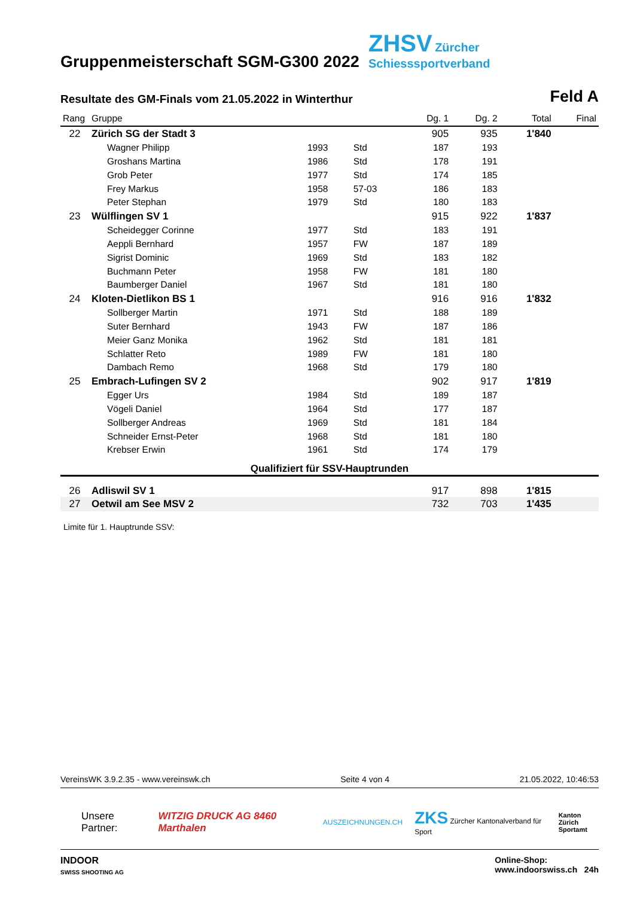Gruppenmeisterschaft SGM-G300 2022
ZHSV Zürcher
Schiesssportverband
Resultate des GM-Finals vom 21.05.2022 in Winterthur
Feld A
| Rang | Gruppe | | | Dg. 1 | Dg. 2 | Total | Final |
| --- | --- | --- | --- | --- | --- | --- | --- |
| 22 | Zürich SG der Stadt 3 | | | 905 | 935 | 1'840 | |
| | Wagner Philipp | 1993 | Std | 187 | 193 | | |
| | Groshans Martina | 1986 | Std | 178 | 191 | | |
| | Grob Peter | 1977 | Std | 174 | 185 | | |
| | Frey Markus | 1958 | 57-03 | 186 | 183 | | |
| | Peter Stephan | 1979 | Std | 180 | 183 | | |
| 23 | Wülflingen SV 1 | | | 915 | 922 | 1'837 | |
| | Scheidegger Corinne | 1977 | Std | 183 | 191 | | |
| | Aeppli Bernhard | 1957 | FW | 187 | 189 | | |
| | Sigrist Dominic | 1969 | Std | 183 | 182 | | |
| | Buchmann Peter | 1958 | FW | 181 | 180 | | |
| | Baumberger Daniel | 1967 | Std | 181 | 180 | | |
| 24 | Kloten-Dietlikon BS 1 | | | 916 | 916 | 1'832 | |
| | Sollberger Martin | 1971 | Std | 188 | 189 | | |
| | Suter Bernhard | 1943 | FW | 187 | 186 | | |
| | Meier Ganz Monika | 1962 | Std | 181 | 181 | | |
| | Schlatter Reto | 1989 | FW | 181 | 180 | | |
| | Dambach Remo | 1968 | Std | 179 | 180 | | |
| 25 | Embrach-Lufingen SV 2 | | | 902 | 917 | 1'819 | |
| | Egger Urs | 1984 | Std | 189 | 187 | | |
| | Vögeli Daniel | 1964 | Std | 177 | 187 | | |
| | Sollberger Andreas | 1969 | Std | 181 | 184 | | |
| | Schneider Ernst-Peter | 1968 | Std | 181 | 180 | | |
| | Krebser Erwin | 1961 | Std | 174 | 179 | | |
| Qualifiziert für SSV-Hauptrunden | | | | | | | |
| 26 | Adliswil SV 1 | | | 917 | 898 | 1'815 | |
| 27 | Oetwil am See MSV 2 | | | 732 | 703 | 1'435 | |
Limite für 1. Hauptrunde SSV:
VereinsWK 3.9.2.35 - www.vereinswk.ch Seite 4 von 4 21.05.2022, 10:46:53
Unsere Partner: WITZIG DRUCK AG 8460 Marthalen AUSZEICHNUNGEN.CH ZKS Zürcher Kantonalverband für Sport Kanton Zürich
Sportamt
INDOOR
SWISS SHOOTING AG Online-Shop:
www.indoorswiss.ch 24h